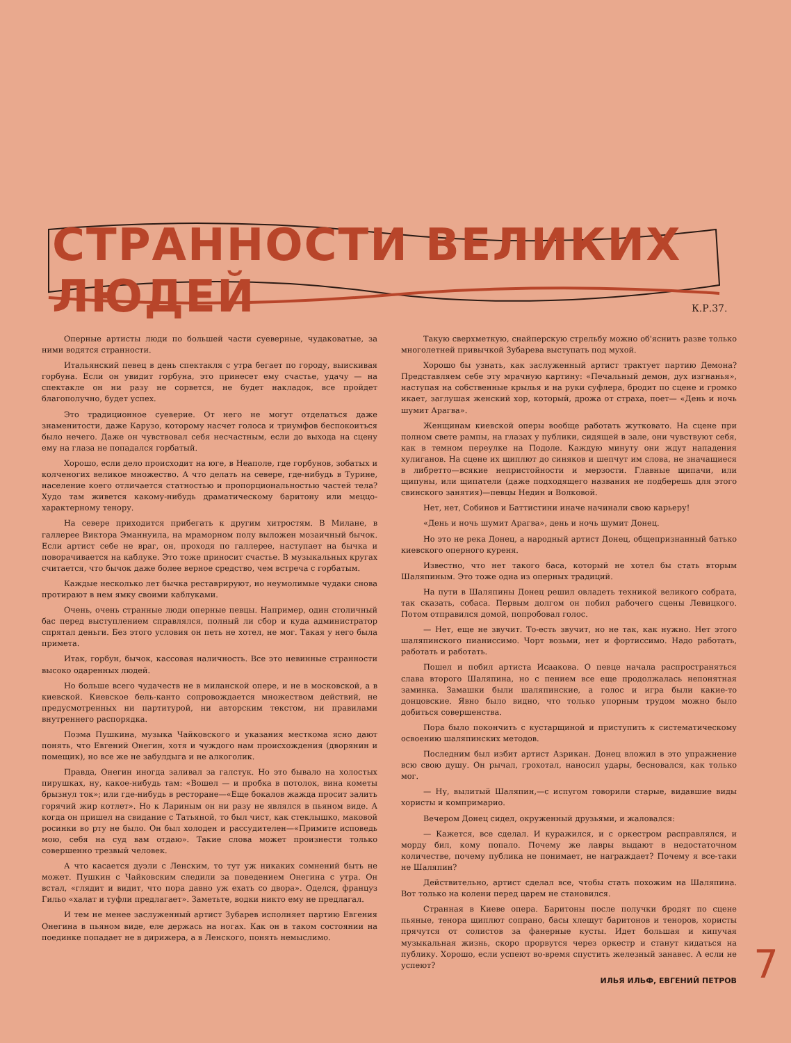СТРАННОСТИ ВЕЛИКИХ ЛЮДЕЙ
К.Р.37.
Оперные артисты люди по большей части суеверные, чудаковатые, за ними водятся странности.
Итальянский певец в день спектакля с утра бегает по городу, выискивая горбуна. Если он увидит горбуна, это принесет ему счастье, удачу — на спектакле он ни разу не сорвется, не будет накладок, все пройдет благополучно, будет успех.
Это традиционное суеверие. От него не могут отделаться даже знаменитости, даже Карузо, которому насчет голоса и триумфов беспокоиться было нечего. Даже он чувствовал себя несчастным, если до выхода на сцену ему на глаза не попадался горбатый.
Хорошо, если дело происходит на юге, в Неаполе, где горбунов, зобатых и колченогих великое множество. А что делать на севере, где-нибудь в Турине, население коего отличается статностью и пропорциональностью частей тела? Худо там живется какому-нибудь драматическому баритону или меццо-характерному тенору.
На севере приходится прибегать к другим хитростям. В Милане, в галлерее Виктора Эманнуила, на мраморном полу выложен мозаичный бычок. Если артист себе не враг, он, проходя по галлерее, наступает на бычка и поворачивается на каблуке. Это тоже приносит счастье. В музыкальных кругах считается, что бычок даже более верное средство, чем встреча с горбатым.
Каждые несколько лет бычка реставрируют, но неумолимые чудаки снова протирают в нем ямку своими каблуками.
Очень, очень странные люди оперные певцы. Например, один столичный бас перед выступлением справлялся, полный ли сбор и куда администратор спрятал деньги. Без этого условия он петь не хотел, не мог. Такая у него была примета.
Итак, горбун, бычок, кассовая наличность. Все это невинные странности высоко одаренных людей.
Но больше всего чудачеств не в миланской опере, и не в московской, а в киевской. Киевское бель-канто сопровождается множеством действий, не предусмотренных ни партитурой, ни авторским текстом, ни правилами внутреннего распорядка.
Поэма Пушкина, музыка Чайковского и указания месткома ясно дают понять, что Евгений Онегин, хотя и чуждого нам происхождения (дворянин и помещик), но все же не забулдыга и не алкоголик.
Правда, Онегин иногда заливал за галстук. Но это бывало на холостых пирушках, ну, какое-нибудь там: «Вошел — и пробка в потолок, вина кометы брызнул ток»; или где-нибудь в ресторане—«Еще бокалов жажда просит залить горячий жир котлет». Но к Лариным он ни разу не являлся в пьяном виде. А когда он пришел на свидание с Татьяной, то был чист, как стеклышко, маковой росинки во рту не было. Он был холоден и рассудителен—«Примите исповедь мою, себя на суд вам отдаю». Такие слова может произнести только совершенно трезвый человек.
А что касается дуэли с Ленским, то тут уж никаких сомнений быть не может. Пушкин с Чайковским следили за поведением Онегина с утра. Он встал, «глядит и видит, что пора давно уж ехать со двора». Оделся, француз Гильо «халат и туфли предлагает». Заметьте, водки никто ему не предлагал.
И тем не менее заслуженный артист Зубарев исполняет партию Евгения Онегина в пьяном виде, еле держась на ногах. Как он в таком состоянии на поединке попадает не в дирижера, а в Ленского, понять немыслимо.
Такую сверхметкую, снайперскую стрельбу можно об'яснить разве только многолетней привычкой Зубарева выступать под мухой.
Хорошо бы узнать, как заслуженный артист трактует партию Демона? Представляем себе эту мрачную картину: «Печальный демон, дух изгнанья», наступая на собственные крылья и на руки суфлера, бродит по сцене и громко икает, заглушая женский хор, который, дрожа от страха, поет— «День и ночь шумит Арагва».
Женщинам киевской оперы вообще работать жутковато. На сцене при полном свете рампы, на глазах у публики, сидящей в зале, они чувствуют себя, как в темном переулке на Подоле. Каждую минуту они ждут нападения хулиганов. На сцене их щиплют до синяков и шепчут им слова, не значащиеся в либретто—всякие непристойности и мерзости. Главные щипачи, или щипуны, или щипатели (даже подходящего названия не подберешь для этого свинского занятия)—певцы Недин и Волковой.
Нет, нет, Собинов и Баттистини иначе начинали свою карьеру!
«День и ночь шумит Арагва», день и ночь шумит Донец.
Но это не река Донец, а народный артист Донец, общепризнанный батько киевского оперного куреня.
Известно, что нет такого баса, который не хотел бы стать вторым Шаляпиным. Это тоже одна из оперных традиций.
На пути в Шаляпины Донец решил овладеть техникой великого собрата, так сказать, собаса. Первым долгом он побил рабочего сцены Левицкого. Потом отправился домой, попробовал голос.
— Нет, еще не звучит. То-есть звучит, но не так, как нужно. Нет этого шаляпинского пианиссимо. Чорт возьми, нет и фортиссимо. Надо работать, работать и работать.
Пошел и побил артиста Исаакова. О певце начала распространяться слава второго Шаляпина, но с пением все еще продолжалась непонятная заминка. Замашки были шаляпинские, а голос и игра были какие-то донцовские. Явно было видно, что только упорным трудом можно было добиться совершенства.
Пора было покончить с кустарщиной и приступить к систематическому освоению шаляпинских методов.
Последним был избит артист Азрикан. Донец вложил в это упражнение всю свою душу. Он рычал, грохотал, наносил удары, бесновался, как только мог.
— Ну, вылитый Шаляпин,—с испугом говорили старые, видавшие виды хористы и компримарио.
Вечером Донец сидел, окруженный друзьями, и жаловался:
— Кажется, все сделал. И куражился, и с оркестром расправлялся, и морду бил, кому попало. Почему же лавры выдают в недостаточном количестве, почему публика не понимает, не награждает? Почему я все-таки не Шаляпин?
Действительно, артист сделал все, чтобы стать похожим на Шаляпина. Вот только на колени перед царем не становился.
Странная в Киеве опера. Баритоны после получки бродят по сцене пьяные, тенора щиплют сопрано, басы хлещут баритонов и теноров, хористы прячутся от солистов за фанерные кусты. Идет большая и кипучая музыкальная жизнь, скоро прорвутся через оркестр и станут кидаться на публику. Хорошо, если успеют во-время спустить железный занавес. А если не успеют?
ИЛЬЯ ИЛЬФ, ЕВГЕНИЙ ПЕТРОВ
7